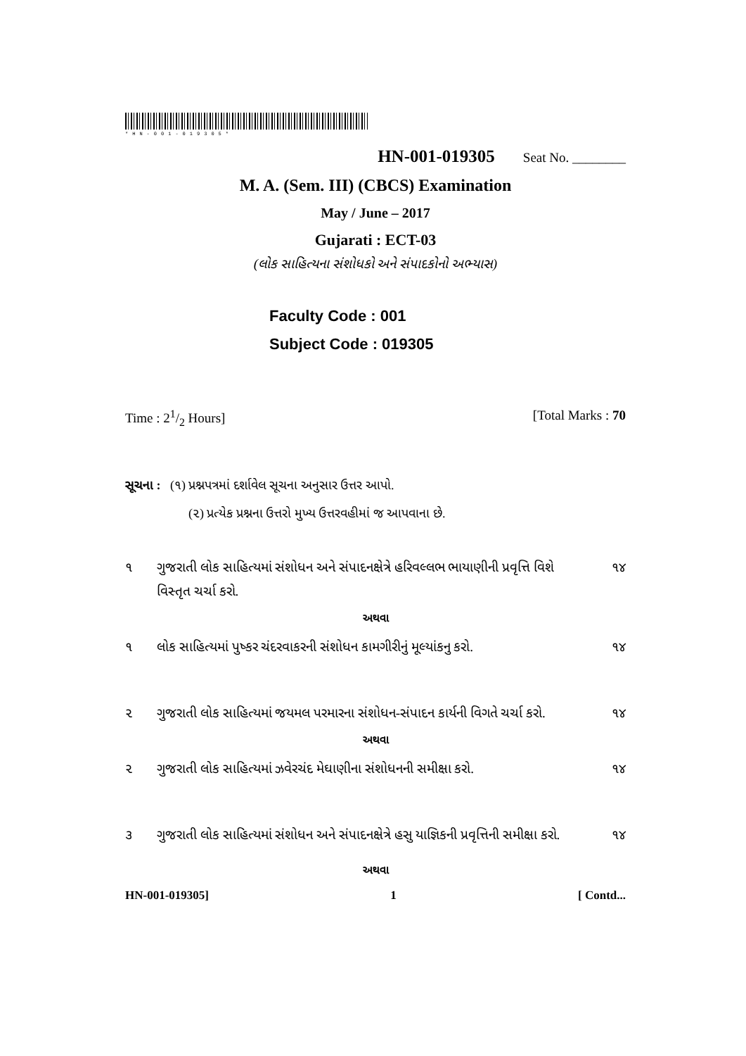*HN-001-019305*
HN-001-019305 Seat No. ________
M. A. (Sem. III) (CBCS) Examination
May / June – 2017
Gujarati : ECT-03
(લોક સાહિત્યના સંશોધકો અને સંપાદકોનો અભ્યાસ)
Faculty Code : 001
Subject Code : 019305
Time : 21/2 Hours] [Total Marks : 70
સૂચના : (૧) પ્રશ્નપત્રમાં દર્શાવેલ સૂચના અનુસાર ઉત્તર આપો.
(૨) પ્રત્યેક પ્રશ્નના ઉત્તરો મુખ્ય ઉત્તરવહીમાં જ આપવાના છે.
૧ ગુજરાતી લોક સાહિત્યમાં સંશોધન અને સંપાદનક્ષેત્રે હરિવલ્લભ ભાયાણીની પ્રવૃત્તિ વિશે વિસ્તૃત ચર્ચા કરો. ૧૪
અથવા
૧ લોક સાહિત્યમાં પુષ્કર ચંદરવાકરની સંશોધન કામગીરીનું મૂલ્યાંકનુ કરો. ૧૪
૨ ગુજરાતી લોક સાહિત્યમાં જયમલ પરમારના સંશોધન-સંપાદન કાર્યની વિગતે ચર્ચા કરો. ૧૪
અથવા
૨ ગુજરાતી લોક સાહિત્યમાં ઝવેરચંદ મેઘાણીના સંશોધનની સમીક્ષા કરો. ૧૪
૩ ગુજરાતી લોક સાહિત્યમાં સંશોધન અને સંપાદનક્ષેત્રે હસુ યાજ્ઞિકની પ્રવૃત્તિની સમીક્ષા કરો. ૧૪
અથવા
HN-001-019305] 1 [ Contd...